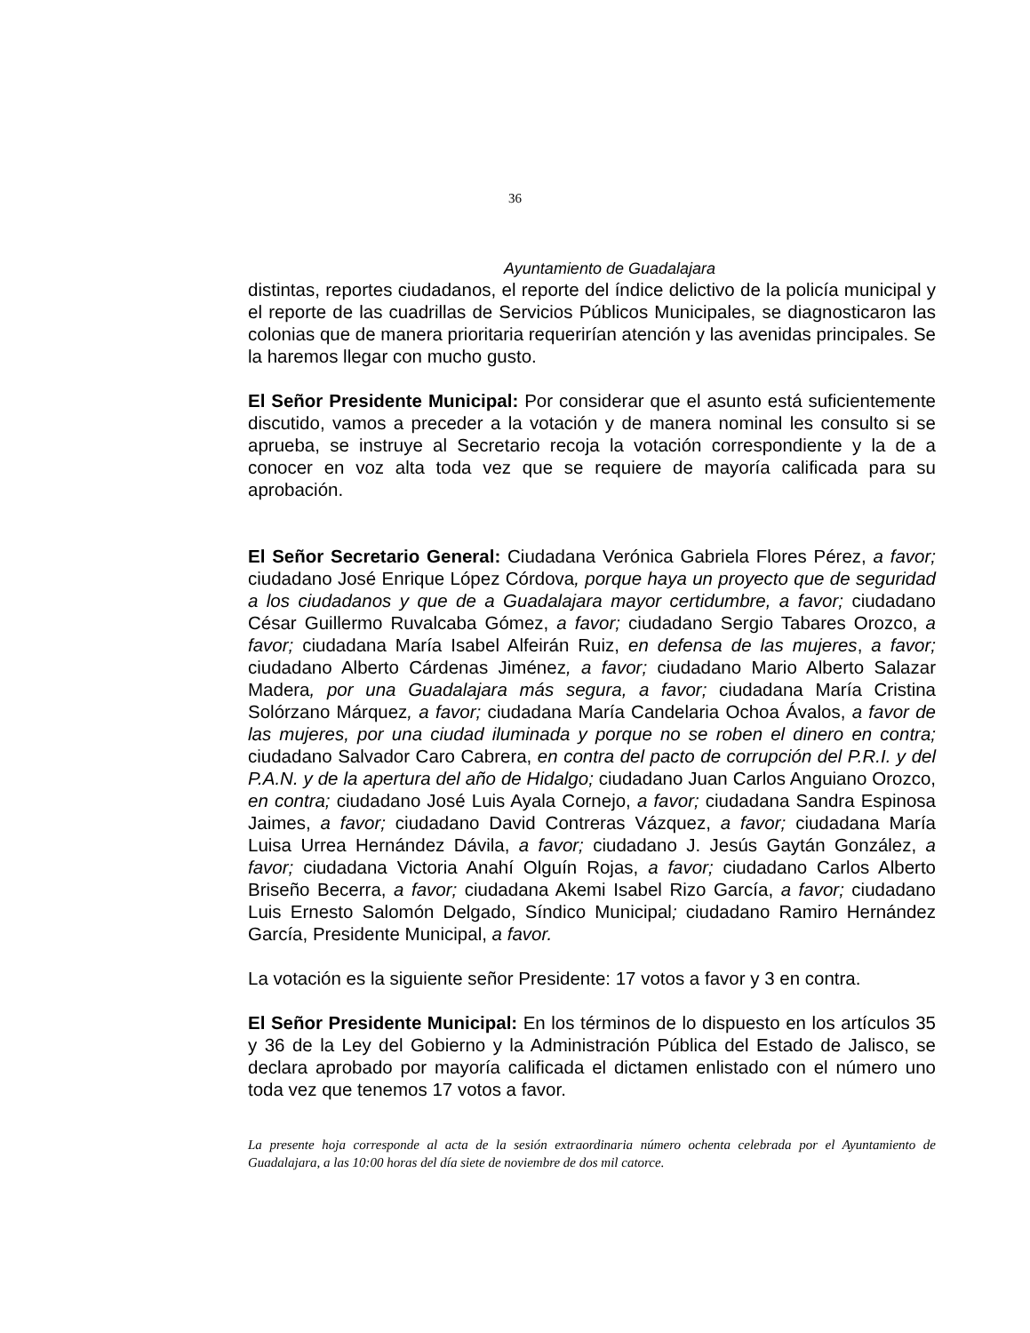36
Ayuntamiento de Guadalajara
distintas, reportes ciudadanos, el reporte del índice delictivo de la policía municipal y el reporte de las cuadrillas de Servicios Públicos Municipales, se diagnosticaron las colonias que de manera prioritaria requerirían atención y las avenidas principales. Se la haremos llegar con mucho gusto.
El Señor Presidente Municipal: Por considerar que el asunto está suficientemente discutido, vamos a preceder a la votación y de manera nominal les consulto si se aprueba, se instruye al Secretario recoja la votación correspondiente y la de a conocer en voz alta toda vez que se requiere de mayoría calificada para su aprobación.
El Señor Secretario General: Ciudadana Verónica Gabriela Flores Pérez, a favor; ciudadano José Enrique López Córdova, porque haya un proyecto que de seguridad a los ciudadanos y que de a Guadalajara mayor certidumbre, a favor; ciudadano César Guillermo Ruvalcaba Gómez, a favor; ciudadano Sergio Tabares Orozco, a favor; ciudadana María Isabel Alfeirán Ruiz, en defensa de las mujeres, a favor; ciudadano Alberto Cárdenas Jiménez, a favor; ciudadano Mario Alberto Salazar Madera, por una Guadalajara más segura, a favor; ciudadana María Cristina Solórzano Márquez, a favor; ciudadana María Candelaria Ochoa Ávalos, a favor de las mujeres, por una ciudad iluminada y porque no se roben el dinero en contra; ciudadano Salvador Caro Cabrera, en contra del pacto de corrupción del P.R.I. y del P.A.N. y de la apertura del año de Hidalgo; ciudadano Juan Carlos Anguiano Orozco, en contra; ciudadano José Luis Ayala Cornejo, a favor; ciudadana Sandra Espinosa Jaimes, a favor; ciudadano David Contreras Vázquez, a favor; ciudadana María Luisa Urrea Hernández Dávila, a favor; ciudadano J. Jesús Gaytán González, a favor; ciudadana Victoria Anahí Olguín Rojas, a favor; ciudadano Carlos Alberto Briseño Becerra, a favor; ciudadana Akemi Isabel Rizo García, a favor; ciudadano Luis Ernesto Salomón Delgado, Síndico Municipal; ciudadano Ramiro Hernández García, Presidente Municipal, a favor.
La votación es la siguiente señor Presidente: 17 votos a favor y 3 en contra.
El Señor Presidente Municipal: En los términos de lo dispuesto en los artículos 35 y 36 de la Ley del Gobierno y la Administración Pública del Estado de Jalisco, se declara aprobado por mayoría calificada el dictamen enlistado con el número uno toda vez que tenemos 17 votos a favor.
La presente hoja corresponde al acta de la sesión extraordinaria número ochenta celebrada por el Ayuntamiento de Guadalajara, a las 10:00 horas del día siete de noviembre de dos mil catorce.